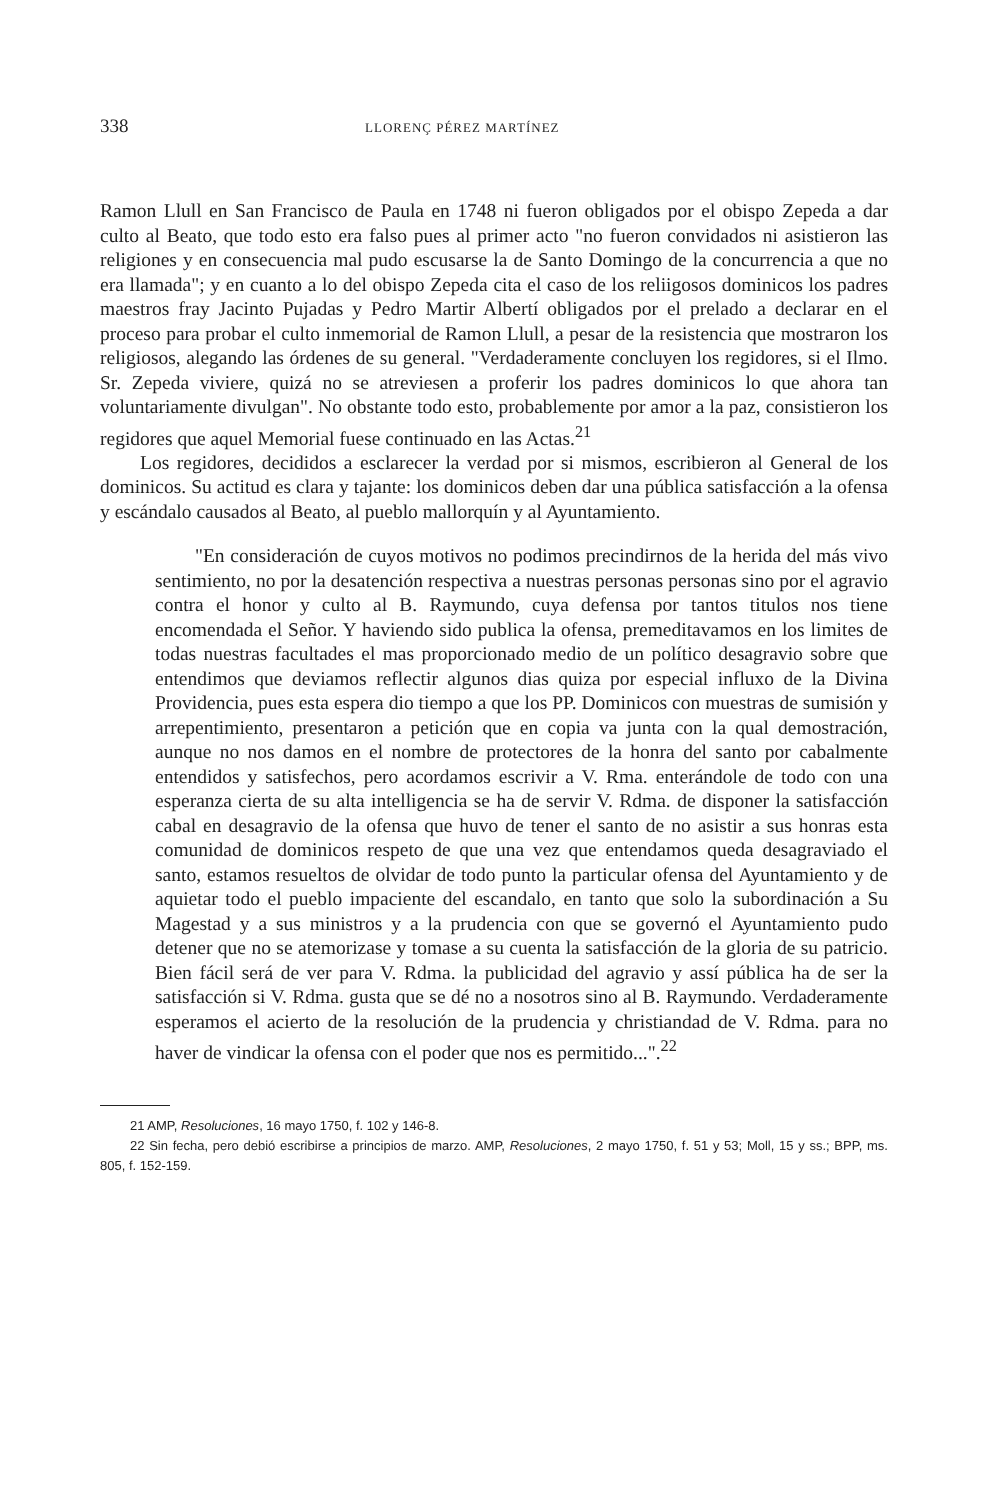338 LLORENÇ PÉREZ MARTÍNEZ
Ramon Llull en San Francisco de Paula en 1748 ni fueron obligados por el obispo Zepeda a dar culto al Beato, que todo esto era falso pues al primer acto "no fueron convidados ni asistieron las religiones y en consecuencia mal pudo escusarse la de Santo Domingo de la concurrencia a que no era llamada"; y en cuanto a lo del obispo Zepeda cita el caso de los reliigosos dominicos los padres maestros fray Jacinto Pujadas y Pedro Martir Albertí obligados por el prelado a declarar en el proceso para probar el culto inmemorial de Ramon Llull, a pesar de la resistencia que mostraron los religiosos, alegando las órdenes de su general. "Verdaderamente concluyen los regidores, si el Ilmo. Sr. Zepeda viviere, quizá no se atreviesen a proferir los padres dominicos lo que ahora tan voluntariamente divulgan". No obstante todo esto, probablemente por amor a la paz, consistieron los regidores que aquel Memorial fuese continuado en las Actas.<sup>21</sup>
Los regidores, decididos a esclarecer la verdad por si mismos, escribieron al General de los dominicos. Su actitud es clara y tajante: los dominicos deben dar una pública satisfacción a la ofensa y escándalo causados al Beato, al pueblo mallorquín y al Ayuntamiento.
"En consideración de cuyos motivos no podimos precindirnos de la herida del más vivo sentimiento, no por la desatención respectiva a nuestras personas personas sino por el agravio contra el honor y culto al B. Raymundo, cuya defensa por tantos titulos nos tiene encomendada el Señor. Y haviendo sido publica la ofensa, premeditavamos en los limites de todas nuestras facultades el mas proporcionado medio de un político desagravio sobre que entendimos que deviamos reflectir algunos dias quiza por especial influxo de la Divina Providencia, pues esta espera dio tiempo a que los PP. Dominicos con muestras de sumisión y arrepentimiento, presentaron a petición que en copia va junta con la qual demostración, aunque no nos damos en el nombre de protectores de la honra del santo por cabalmente entendidos y satisfechos, pero acordamos escrivir a V. Rma. enterándole de todo con una esperanza cierta de su alta intelligencia se ha de servir V. Rdma. de disponer la satisfacción cabal en desagravio de la ofensa que huvo de tener el santo de no asistir a sus honras esta comunidad de dominicos respeto de que una vez que entendamos queda desagraviado el santo, estamos resueltos de olvidar de todo punto la particular ofensa del Ayuntamiento y de aquietar todo el pueblo impaciente del escandalo, en tanto que solo la subordinación a Su Magestad y a sus ministros y a la prudencia con que se governó el Ayuntamiento pudo detener que no se atemorizase y tomase a su cuenta la satisfacción de la gloria de su patricio. Bien fácil será de ver para V. Rdma. la publicidad del agravio y assí pública ha de ser la satisfacción si V. Rdma. gusta que se dé no a nosotros sino al B. Raymundo. Verdaderamente esperamos el acierto de la resolución de la prudencia y christiandad de V. Rdma. para no haver de vindicar la ofensa con el poder que nos es permitido...".<sup>22</sup>
21 AMP, Resoluciones, 16 mayo 1750, f. 102 y 146-8.
22 Sin fecha, pero debió escribirse a principios de marzo. AMP, Resoluciones, 2 mayo 1750, f. 51 y 53; Moll, 15 y ss.; BPP, ms. 805, f. 152-159.